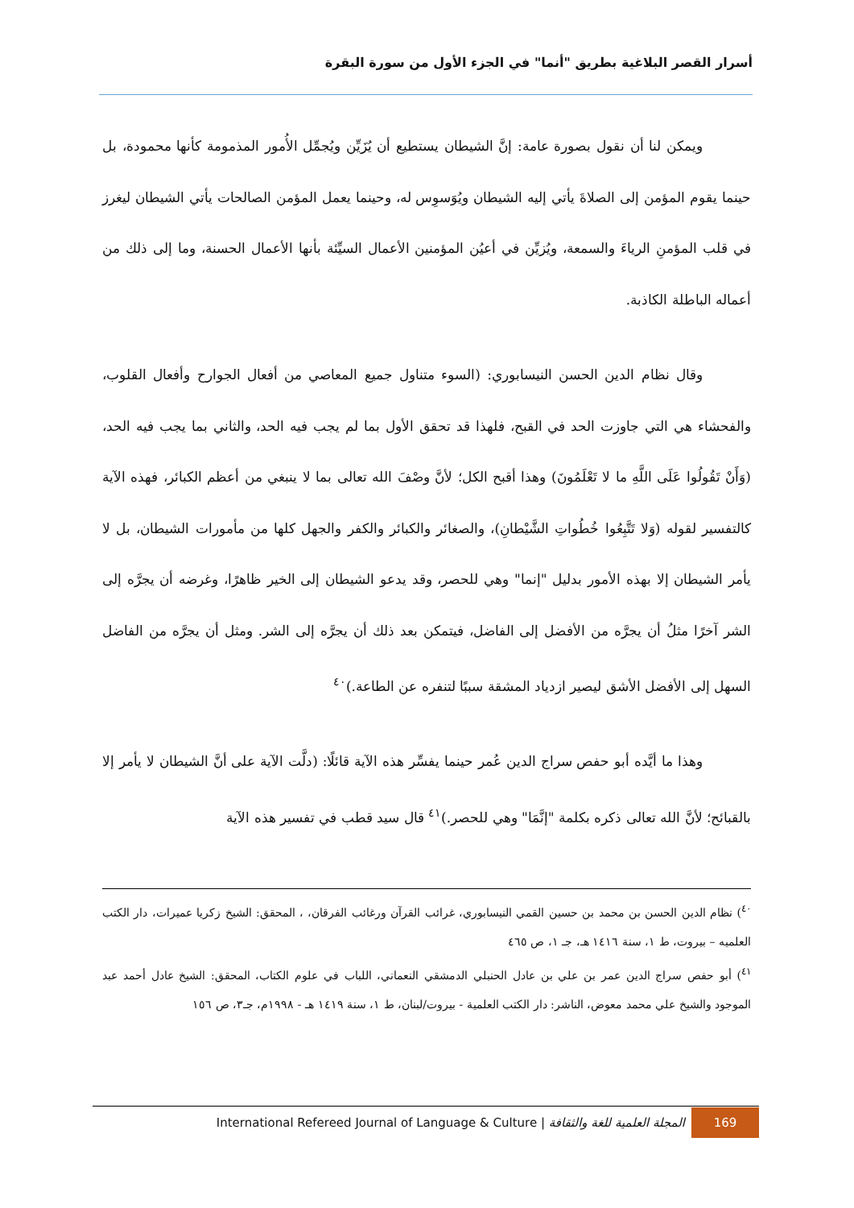أسرار القصر البلاغية بطريق "أنما" في الجزء الأول من سورة البقرة
ويمكن لنا أن نقول بصورة عامة: إنَّ الشيطان يستطيع أن يُزَيِّن ويُجمِّل الأُمور المذمومة كأنها محمودة، بل حينما يقوم المؤمن إلى الصلاةَ يأتي إليه الشيطان ويُوَسوِس له، وحينما يعمل المؤمن الصالحات يأتي الشيطان ليغرز في قلب المؤمنِ الرياءَ والسمعة، ويُزيِّن في أعيُن المؤمنين الأعمال السيِّئة بأنها الأعمال الحسنة، وما إلى ذلك من أعماله الباطلة الكاذبة.
وقال نظام الدين الحسن النيسابوري: (السوء متناول جميع المعاصي من أفعال الجوارح وأفعال القلوب، والفحشاء هي التي جاوزت الحد في القبح، فلهذا قد تحقق الأول بما لم يجب فيه الحد، والثاني بما يجب فيه الحد، (وَأَنْ تَقُولُوا عَلَى اللَّهِ ما لا تَعْلَمُونَ) وهذا أقبح الكل؛ لأنَّ وصْفَ الله تعالى بما لا ينبغي من أعظم الكبائر، فهذه الآية كالتفسير لقوله (وَلا تَتَّبِعُوا خُطُواتِ الشَّيْطانِ)، والصغائر والكبائر والكفر والجهل كلها من مأمورات الشيطان، بل لا يأمر الشيطان إلا بهذه الأمور بدليل "إنما" وهي للحصر، وقد يدعو الشيطان إلى الخير ظاهرًا، وغرضه أن يجرَّه إلى الشر آخرًا مثلُ أن يجرَّه من الأفضل إلى الفاضل، فيتمكن بعد ذلك أن يجرَّه إلى الشر. ومثل أن يجرَّه من الفاضل السهل إلى الأفضل الأشق ليصير ازدياد المشقة سببًا لتنفره عن الطاعة.)<sup>٤٠</sup>
وهذا ما أيَّده أبو حفص سراج الدين عُمر حينما يفسِّر هذه الآية قائلًا: (دلَّت الآية على أنَّ الشيطان لا يأمر إلا بالقبائح؛ لأنَّ الله تعالى ذكره بكلمة "إنَّمَا" وهي للحصر.)<sup>٤١</sup> قال سيد قطب في تفسير هذه الآية
<sup>٤٠</sup>) نظام الدين الحسن بن محمد بن حسين القمي النيسابوري، غرائب القرآن ورغائب الفرقان، ، المحقق: الشيخ زكريا عميرات، دار الكتب العلميه – بيروت، ط ١، سنة ١٤١٦ هـ، جـ ١، ص ٤٦٥
<sup>٤١</sup>) أبو حفص سراج الدين عمر بن علي بن عادل الحنبلي الدمشقي النعماني، اللباب في علوم الكتاب، المحقق: الشيخ عادل أحمد عبد الموجود والشيخ علي محمد معوض، الناشر: دار الكتب العلمية - بيروت/لبنان، ط ١، سنة ١٤١٩ هـ - ١٩٩٨م، جـ٣، ص ١٥٦
International Refereed Journal of Language & Culture | المجلة العلمية للغة والثقافة 169